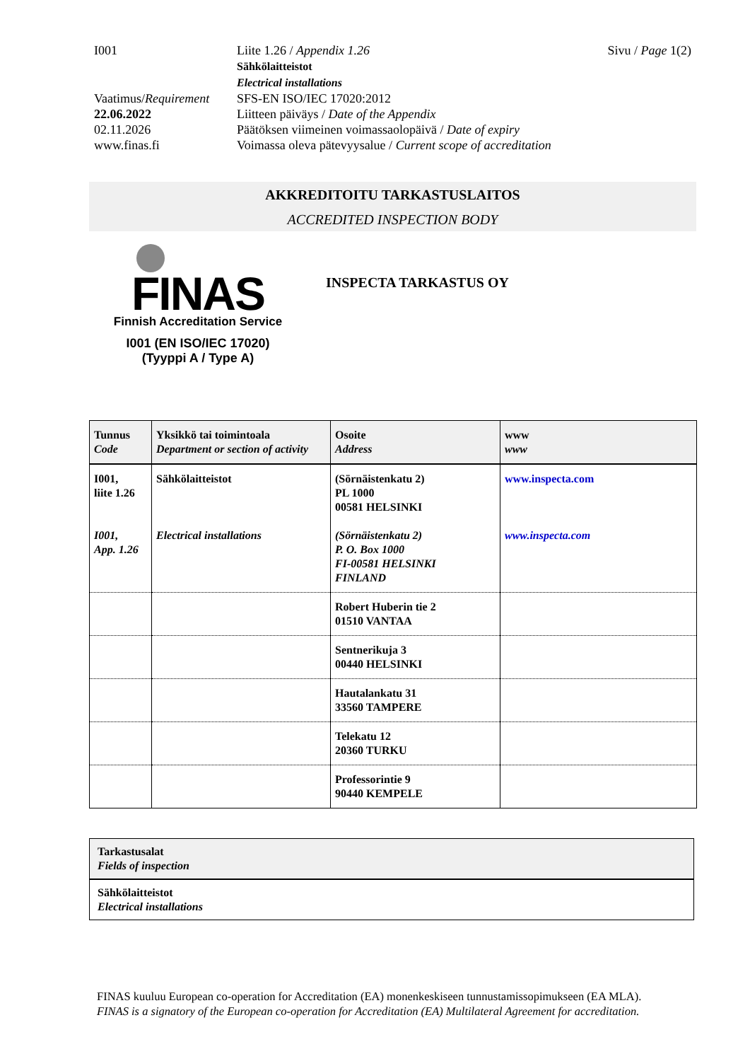I001 Liite 1.26 / Appendix 1.26
Sähkölaitteistot
Electrical installations
Sivu / Page 1(2)
Vaatimus/Requirement
SFS-EN ISO/IEC 17020:2012
22.06.2022 Liitteen päiväys / Date of the Appendix
02.11.2026 Päätöksen viimeinen voimassaolopäivä / Date of expiry
www.finas.fi Voimassa oleva pätevyysalue / Current scope of accreditation
AKKREDITOITU TARKASTUSLAITOS
ACCREDITED INSPECTION BODY
FINAS
Finnish Accreditation Service
I001 (EN ISO/IEC 17020)
(Tyyppi A / Type A)
INSPECTA TARKASTUS OY
| Tunnus Code | Yksikkö tai toimintoala Department or section of activity | Osoite Address | www www |
| --- | --- | --- | --- |
| I001, liite 1.26 I001, App. 1.26 | Sähkölaitteistot Electrical installations | (Sörnäistenkatu 2) PL 1000 00581 HELSINKI (Sörnäistenkatu 2) P. O. Box 1000 FI-00581 HELSINKI FINLAND | www.inspecta.com www.inspecta.com |
| | | Robert Huberin tie 2 01510 VANTAA | |
| | | Sentnerikuja 3 00440 HELSINKI | |
| | | Hautalankatu 31 33560 TAMPERE | |
| | | Telekatu 12 20360 TURKU | |
| | | Professorintie 9 90440 KEMPELE | |
| Tarkastusalat Fields of inspection |
| Sähkölaitteistot Electrical installations |
FINAS kuuluu European co-operation for Accreditation (EA) monenkeskiseen tunnustamissopimukseen (EA MLA).
FINAS is a signatory of the European co-operation for Accreditation (EA) Multilateral Agreement for accreditation.